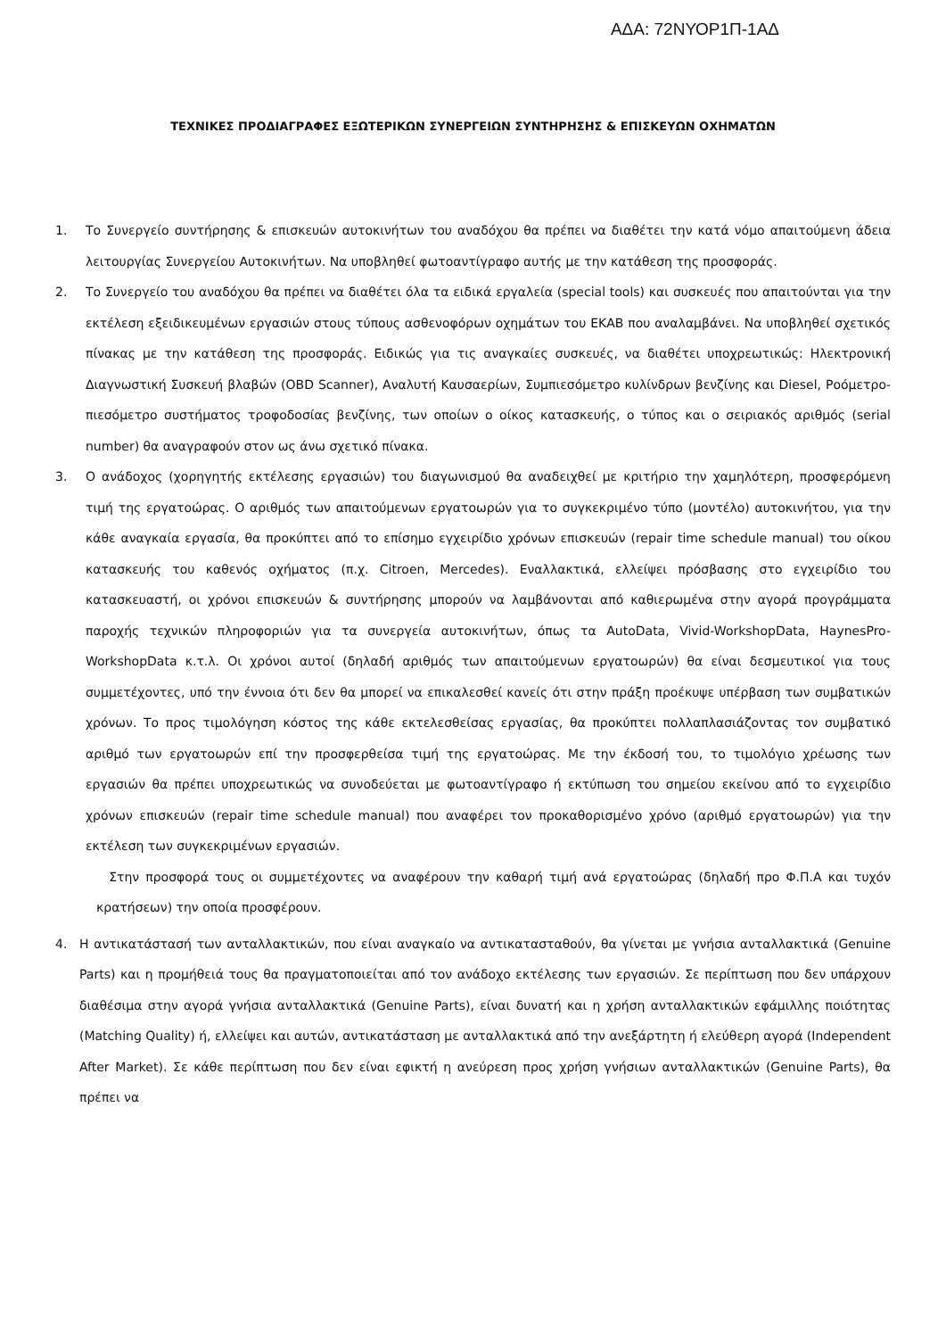ΑΔΑ: 72ΝΥΟΡ1Π-1ΑΔ
ΤΕΧΝΙΚΕΣ ΠΡΟΔΙΑΓΡΑΦΕΣ ΕΞΩΤΕΡΙΚΩΝ ΣΥΝΕΡΓΕΙΩΝ ΣΥΝΤΗΡΗΣΗΣ & ΕΠΙΣΚΕΥΩΝ ΟΧΗΜΑΤΩΝ
1. Το Συνεργείο συντήρησης & επισκευών αυτοκινήτων του αναδόχου θα πρέπει να διαθέτει την κατά νόμο απαιτούμενη άδεια λειτουργίας Συνεργείου Αυτοκινήτων. Να υποβληθεί φωτοαντίγραφο αυτής με την κατάθεση της προσφοράς.
2. Το Συνεργείο του αναδόχου θα πρέπει να διαθέτει όλα τα ειδικά εργαλεία (special tools) και συσκευές που απαιτούνται για την εκτέλεση εξειδικευμένων εργασιών στους τύπους ασθενοφόρων οχημάτων του ΕΚΑΒ που αναλαμβάνει. Να υποβληθεί σχετικός πίνακας με την κατάθεση της προσφοράς. Ειδικώς για τις αναγκαίες συσκευές, να διαθέτει υποχρεωτικώς: Ηλεκτρονική Διαγνωστική Συσκευή βλαβών (OBD Scanner), Αναλυτή Καυσαερίων, Συμπιεσόμετρο κυλίνδρων βενζίνης και Diesel, Ροόμετρο-πιεσόμετρο συστήματος τροφοδοσίας βενζίνης, των οποίων ο οίκος κατασκευής, ο τύπος και ο σειριακός αριθμός (serial number) θα αναγραφούν στον ως άνω σχετικό πίνακα.
3. Ο ανάδοχος (χορηγητής εκτέλεσης εργασιών) του διαγωνισμού θα αναδειχθεί με κριτήριο την χαμηλότερη, προσφερόμενη τιμή της εργατοώρας. Ο αριθμός των απαιτούμενων εργατοωρών για το συγκεκριμένο τύπο (μοντέλο) αυτοκινήτου, για την κάθε αναγκαία εργασία, θα προκύπτει από το επίσημο εγχειρίδιο χρόνων επισκευών (repair time schedule manual) του οίκου κατασκευής του καθενός οχήματος (π.χ. Citroen, Mercedes). Εναλλακτικά, ελλείψει πρόσβασης στο εγχειρίδιο του κατασκευαστή, οι χρόνοι επισκευών & συντήρησης μπορούν να λαμβάνονται από καθιερωμένα στην αγορά προγράμματα παροχής τεχνικών πληροφοριών για τα συνεργεία αυτοκινήτων, όπως τα AutoData, Vivid-WorkshopData, HaynesPro-WorkshopData κ.τ.λ. Οι χρόνοι αυτοί (δηλαδή αριθμός των απαιτούμενων εργατοωρών) θα είναι δεσμευτικοί για τους συμμετέχοντες, υπό την έννοια ότι δεν θα μπορεί να επικαλεσθεί κανείς ότι στην πράξη προέκυψε υπέρβαση των συμβατικών χρόνων. Το προς τιμολόγηση κόστος της κάθε εκτελεσθείσας εργασίας, θα προκύπτει πολλαπλασιάζοντας τον συμβατικό αριθμό των εργατοωρών επί την προσφερθείσα τιμή της εργατοώρας. Με την έκδοσή του, το τιμολόγιο χρέωσης των εργασιών θα πρέπει υποχρεωτικώς να συνοδεύεται με φωτοαντίγραφο ή εκτύπωση του σημείου εκείνου από το εγχειρίδιο χρόνων επισκευών (repair time schedule manual) που αναφέρει τον προκαθορισμένο χρόνο (αριθμό εργατοωρών) για την εκτέλεση των συγκεκριμένων εργασιών.
Στην προσφορά τους οι συμμετέχοντες να αναφέρουν την καθαρή τιμή ανά εργατοώρας (δηλαδή προ Φ.Π.Α και τυχόν κρατήσεων) την οποία προσφέρουν.
4. Η αντικατάστασή των ανταλλακτικών, που είναι αναγκαίο να αντικατασταθούν, θα γίνεται με γνήσια ανταλλακτικά (Genuine Parts) και η προμήθειά τους θα πραγματοποιείται από τον ανάδοχο εκτέλεσης των εργασιών. Σε περίπτωση που δεν υπάρχουν διαθέσιμα στην αγορά γνήσια ανταλλακτικά (Genuine Parts), είναι δυνατή και η χρήση ανταλλακτικών εφάμιλλης ποιότητας (Matching Quality) ή, ελλείψει και αυτών, αντικατάσταση με ανταλλακτικά από την ανεξάρτητη ή ελεύθερη αγορά (Independent After Market). Σε κάθε περίπτωση που δεν είναι εφικτή η ανεύρεση προς χρήση γνήσιων ανταλλακτικών (Genuine Parts), θα πρέπει να